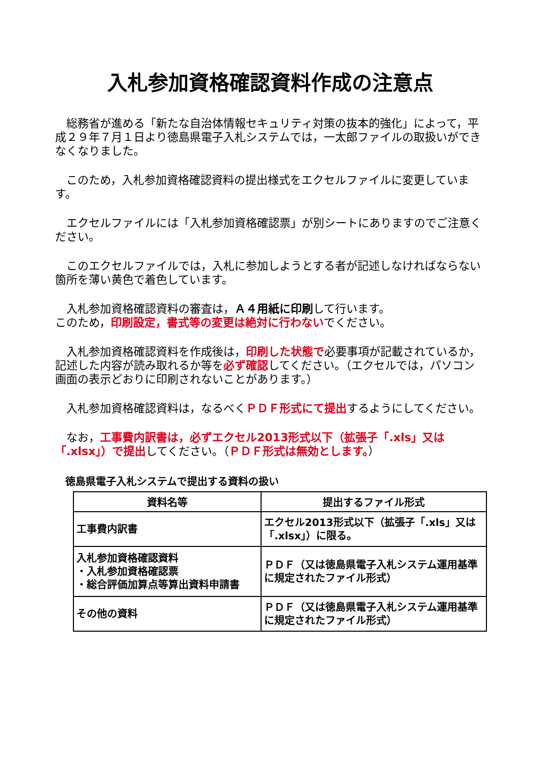入札参加資格確認資料作成の注意点
総務省が進める「新たな自治体情報セキュリティ対策の抜本的強化」によって，平成２９年７月１日より徳島県電子入札システムでは，一太郎ファイルの取扱いができなくなりました。
このため，入札参加資格確認資料の提出様式をエクセルファイルに変更しています。
エクセルファイルには「入札参加資格確認票」が別シートにありますのでご注意ください。
このエクセルファイルでは，入札に参加しようとする者が記述しなければならない箇所を薄い黄色で着色しています。
入札参加資格確認資料の審査は，Ａ４用紙に印刷して行います。
このため，印刷設定，書式等の変更は絶対に行わないでください。
入札参加資格確認資料を作成後は，印刷した状態で必要事項が記載されているか，記述した内容が読み取れるか等を必ず確認してください。（エクセルでは，パソコン画面の表示どおりに印刷されないことがあります。）
入札参加資格確認資料は，なるべくＰＤＦ形式にて提出するようにしてください。
なお，工事費内訳書は，必ずエクセル2013形式以下（拡張子「.xls」又は「.xlsx」）で提出してください。（ＰＤＦ形式は無効とします。）
徳島県電子入札システムで提出する資料の扱い
| 資料名等 | 提出するファイル形式 |
| --- | --- |
| 工事費内訳書 | エクセル2013形式以下（拡張子「.xls」又は「.xlsx」）に限る。 |
| 入札参加資格確認資料 ・入札参加資格確認票 ・総合評価加算点等算出資料申請書 | ＰＤＦ（又は徳島県電子入札システム運用基準に規定されたファイル形式） |
| その他の資料 | ＰＤＦ（又は徳島県電子入札システム運用基準に規定されたファイル形式） |